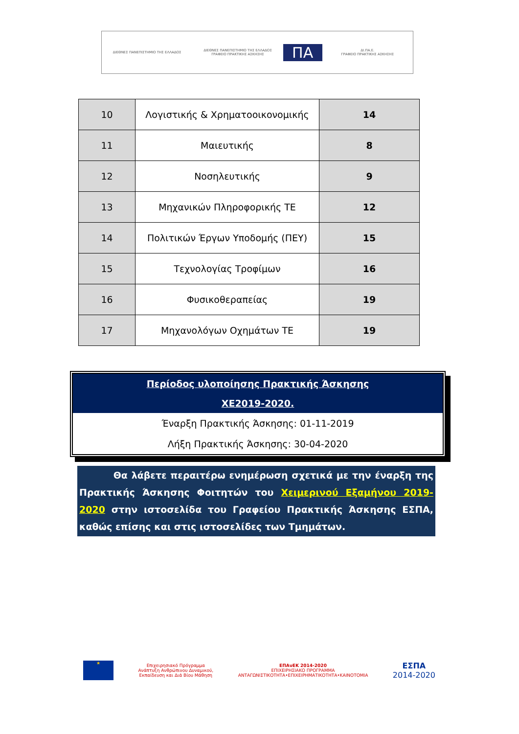ΔΙΕΘΝΕΣ ΠΑΝΕΠΙΣΤΗΜΙΟ ΤΗΣ ΕΛΛΑΔΟΣ
ΔΙΕΘΝΕΣ ΠΑΝΕΠΙΣΤΗΜΙΟ ΤΗΣ ΕΛΛΑΔΟΣ
ΓΡΑΦΕΙΟ ΠΡΑΚΤΙΚΗΣ ΑΣΚΗΣΗΣ
ΠΑ
ΔΙ.ΠΑ.Ε.
ΓΡΑΦΕΙΟ ΠΡΑΚΤΙΚΗΣ ΑΣΚΗΣΗΣ
| 10 | Λογιστικής & Χρηματοοικονομικής | 14 |
| 11 | Μαιευτικής | 8 |
| 12 | Νοσηλευτικής | 9 |
| 13 | Μηχανικών Πληροφορικής ΤΕ | 12 |
| 14 | Πολιτικών Έργων Υποδομής (ΠΕΥ) | 15 |
| 15 | Τεχνολογίας Τροφίμων | 16 |
| 16 | Φυσικοθεραπείας | 19 |
| 17 | Μηχανολόγων Οχημάτων ΤΕ | 19 |
Περίοδος υλοποίησης Πρακτικής Άσκησης
ΧΕ2019-2020.
Έναρξη Πρακτικής Άσκησης: 01-11-2019
Λήξη Πρακτικής Άσκησης: 30-04-2020
Θα λάβετε περαιτέρω ενημέρωση σχετικά με την έναρξη της Πρακτικής Άσκησης Φοιτητών του Χειμερινού Εξαμήνου 2019-2020 στην ιστοσελίδα του Γραφείου Πρακτικής Άσκησης ΕΣΠΑ, καθώς επίσης και στις ιστοσελίδες των Τμημάτων.
★
Επιχειρησιακό Πρόγραμμα
Ανάπτυξη Ανθρώπινου Δυναμικού,
Εκπαίδευση και Διά Βίου Μάθηση
ΕΠΑνΕΚ 2014-2020
ΕΠΙΧΕΙΡΗΣΙΑΚΟ ΠΡΟΓΡΑΜΜΑ
ΑΝΤΑΓΩΝΙΣΤΙΚΟΤΗΤΑ•ΕΠΙΧΕΙΡΗΜΑΤΙΚΟΤΗΤΑ•ΚΑΙΝΟΤΟΜΙΑ
ΕΣΠΑ
2014-2020